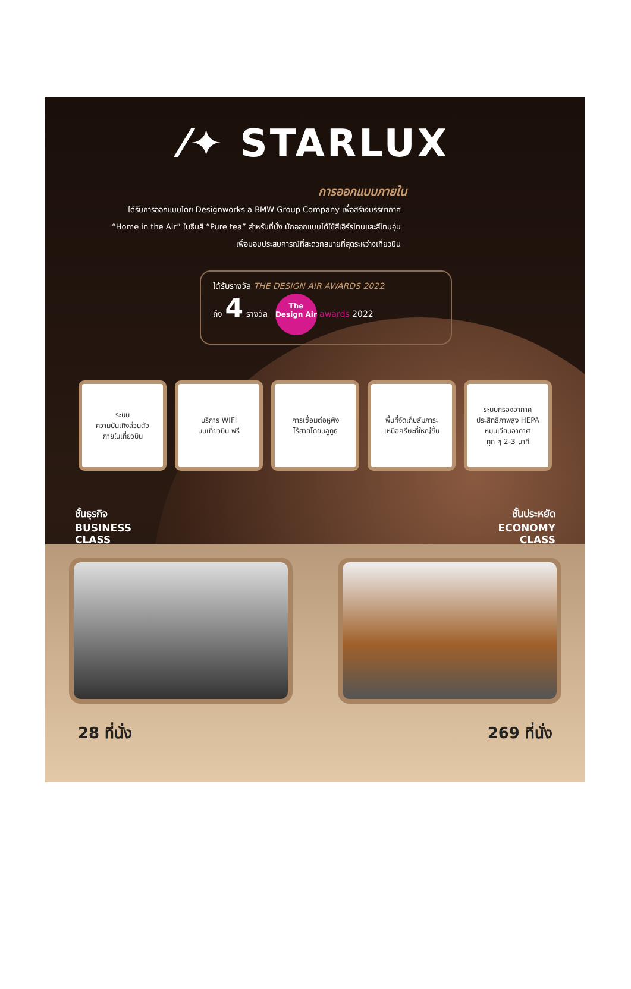⁄✦ STARLUX
การออกแบบภายใน
ได้รับการออกแบบโดย Designworks a BMW Group Company เพื่อสร้างบรรยากาศ
“Home in the Air” ในธีมสี “Pure tea” สำหรับที่นั่ง นักออกแบบได้ใช้สีเอิร์ธโทนและสีโทนอุ่น
เพื่อมอบประสบการณ์ที่สะดวกสบายที่สุดระหว่างเที่ยวบิน
ได้รับรางวัล THE DESIGN AIR AWARDS 2022
ถึง 4 รางวัล The Design Air awards 2022
ระบบ
ความบันเทิงส่วนตัว
ภายในเที่ยวบิน
บริการ WIFI
บนเที่ยวบิน ฟรี
การเชื่อมต่อหูฟัง
ไร้สายโดยบลูทูธ
พื้นที่จัดเก็บสัมภาระ
เหนือศรีษะที่ใหญ่ขึ้น
ระบบกรองอากาศ
ประสิทธิภาพสูง HEPA
หมุนเวียนอากาศ
ทุก ๆ 2-3 นาที
ชั้นธุรกิจ
BUSINESS
CLASS
ชั้นประหยัด
ECONOMY
CLASS
28 ที่นั่ง 269 ที่นั่ง